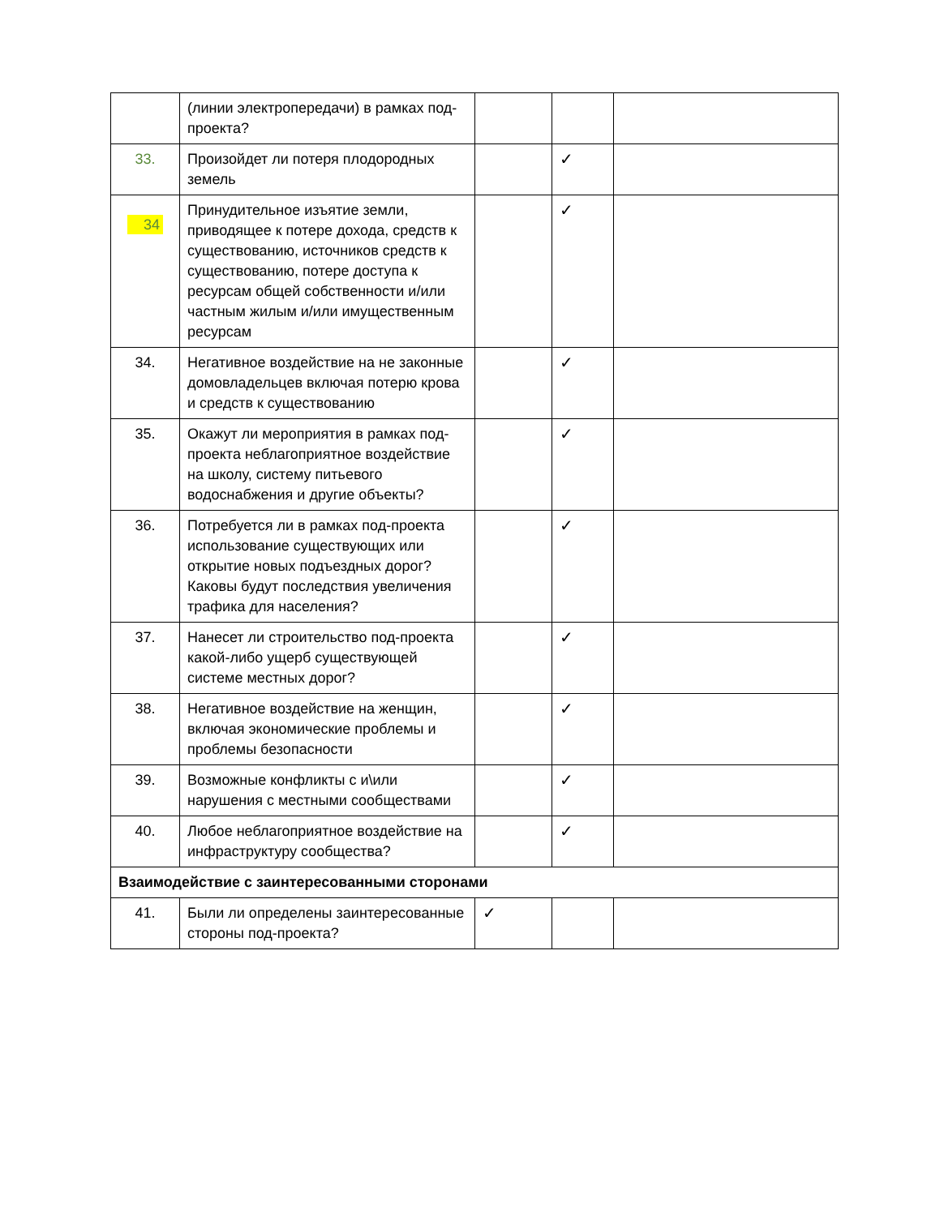| | (линии электропередачи) в рамках под-проекта? | | | |
| 33. | Произойдет ли потеря плодородных земель | | ✓ | |
| 34 | Принудительное изъятие земли, приводящее к потере дохода, средств к существованию, источников средств к существованию, потере доступа к ресурсам общей собственности и/или частным жилым и/или имущественным ресурсам | | ✓ | |
| 34. | Негативное воздействие на не законные домовладельцев включая потерю крова и средств к существованию | | ✓ | |
| 35. | Окажут ли мероприятия в рамках под-проекта неблагоприятное воздействие на школу, систему питьевого водоснабжения и другие объекты? | | ✓ | |
| 36. | Потребуется ли в рамках под-проекта использование существующих или открытие новых подъездных дорог? Каковы будут последствия увеличения трафика для населения? | | ✓ | |
| 37. | Нанесет ли строительство под-проекта какой-либо ущерб существующей системе местных дорог? | | ✓ | |
| 38. | Негативное воздействие на женщин, включая экономические проблемы и проблемы безопасности | | ✓ | |
| 39. | Возможные конфликты с и\или нарушения с местными сообществами | | ✓ | |
| 40. | Любое неблагоприятное воздействие на инфраструктуру сообщества? | | ✓ | |
| Взаимодействие с заинтересованными сторонами | | | | |
| 41. | Были ли определены заинтересованные стороны под-проекта? | ✓ | | |